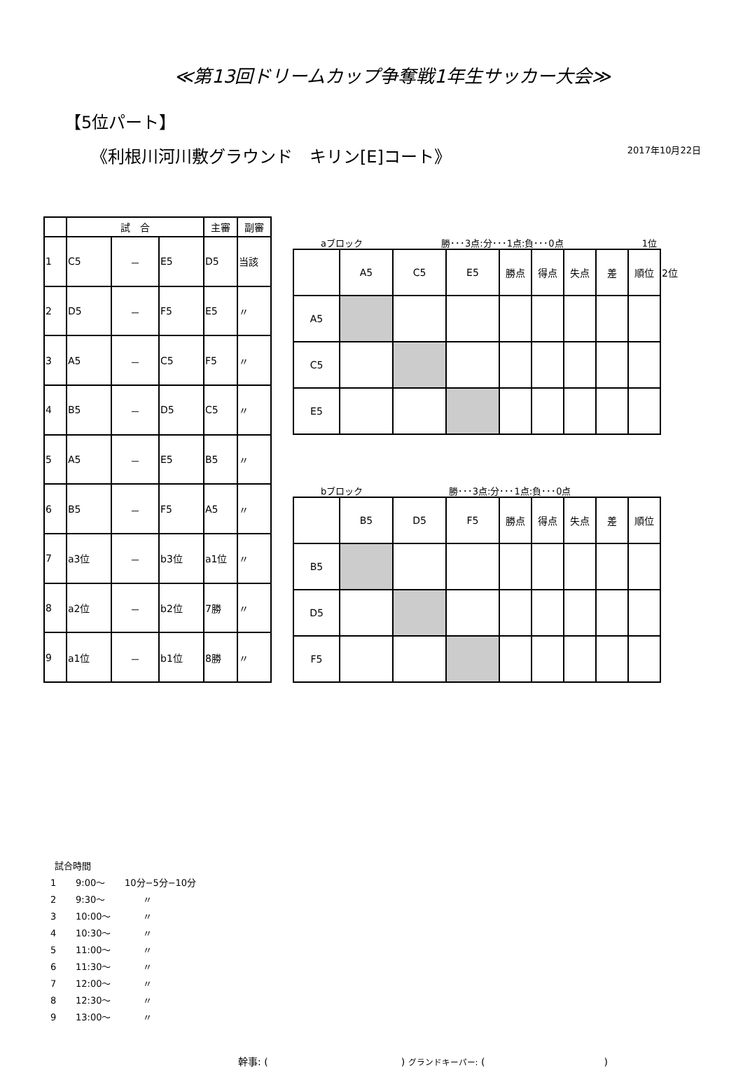≪第13回ドリームカップ争奪戦1年生サッカー大会≫
【5位パート】
2017年10月22日
《利根川河川敷グラウンド　キリン[E]コート》
| | 試 合 | | | 主審 | 副審 |
| --- | --- | --- | --- | --- | --- |
| 1 | C5 | － | E5 | D5 | 当該 |
| 2 | D5 | － | F5 | E5 | 〃 |
| 3 | A5 | － | C5 | F5 | 〃 |
| 4 | B5 | － | D5 | C5 | 〃 |
| 5 | A5 | － | E5 | B5 | 〃 |
| 6 | B5 | － | F5 | A5 | 〃 |
| 7 | a3位 | － | b3位 | a1位 | 〃 |
| 8 | a2位 | － | b2位 | 7勝 | 〃 |
| 9 | a1位 | － | b1位 | 8勝 | 〃 |
aブロック 勝･･･3点:分･･･1点:負･･･0点 1位
| | A5 | C5 | E5 | 勝点 | 得点 | 失点 | 差 | 順位 | 2位 |
| A5 | | | | | | | | | |
| C5 | | | | | | | | | |
| E5 | | | | | | | | | |
bブロック 勝･･･3点:分･･･1点:負･･･0点
| | B5 | D5 | F5 | 勝点 | 得点 | 失点 | 差 | 順位 |
| B5 | | | | | | | | |
| D5 | | | | | | | | |
| F5 | | | | | | | | |
試合時間
1 9:00～ 10分−5分−10分
2 9:30～　　〃
3 10:00～　　〃
4 10:30～　　〃
5 11:00～　　〃
6 11:30～　　〃
7 12:00～　　〃
8 12:30～　　〃
9 13:00～　　〃
幹事: ( ) グランドキーパー: ( )